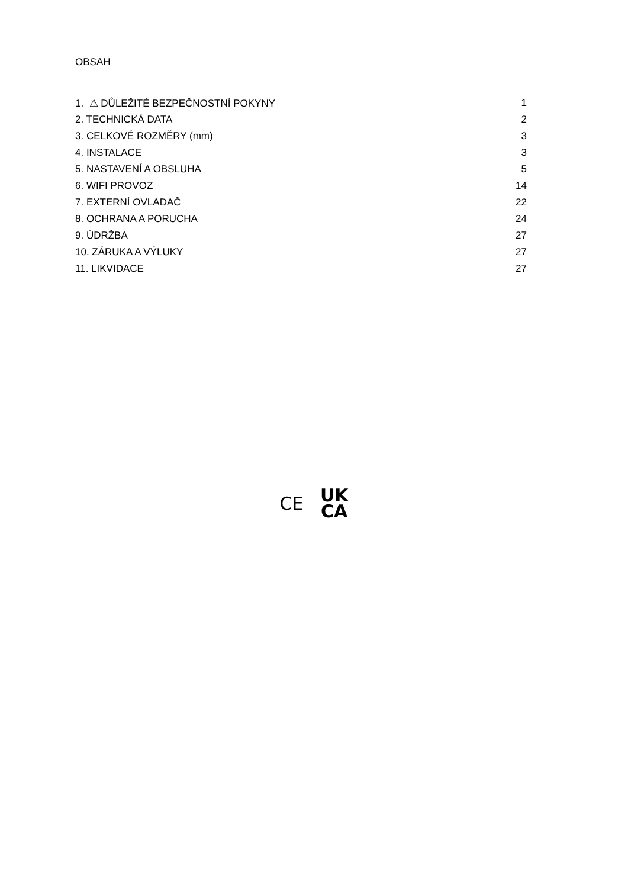OBSAH
| 1. ⚠ DŮLEŽITÉ BEZPEČNOSTNÍ POKYNY | 1 |
| 2. TECHNICKÁ DATA | 2 |
| 3. CELKOVÉ ROZMĚRY (mm) | 3 |
| 4. INSTALACE | 3 |
| 5. NASTAVENÍ A OBSLUHA | 5 |
| 6. WIFI PROVOZ | 14 |
| 7. EXTERNÍ OVLADAČ | 22 |
| 8. OCHRANA A PORUCHA | 24 |
| 9. ÚDRŽBA | 27 |
| 10. ZÁRUKA A VÝLUKY | 27 |
| 11. LIKVIDACE | 27 |
CE UK
CA